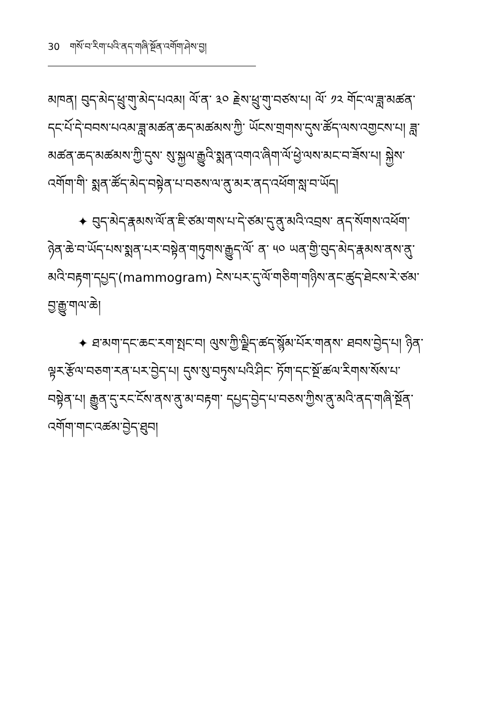30 གསོ་བ་རིག་པའི་ནད་གཞི་སྔོན་འགོག་ཤེས་བྱ།
མཁན། བུད་མེད་ཕྲུ་གུ་མེད་པའམ། ལོ་ན་ ༣༠ རྗེས་ཕྲུ་གུ་བཙས་པ། ལོ་ ༡༢ གོང་ལ་ཟླ་མཚན་དང་པོ་དེ་བབས་པའམ་ཟླ་མཚན་ཆད་མཚམས་ཀྱི་ ཡོངས་གྲགས་དུས་ཚོད་ལས་འགྱངས་པ། ཟླ་མཚན་ཆད་མཚམས་ཀྱི་དུས་ སུ་སྐྱལ་རྒྱུའི་སྨན་འགའ་ཞིག་ལོ་ཕྱེ་ལས་མང་བ་ཟོས་པ། སྐྱེས་འགོག་གི་ སྨན་ཚོད་མེད་བསྟེན་པ་བཅས་ལ་ནུ་མར་ནད་འཕོག་སླ་བ་ཡོད།
✦ བུད་མེད་རྣམས་ལོ་ན་ཇི་ཙམ་གས་པ་དེ་ཙམ་དུ་ནུ་མའི་འབྲས་ ནད་སོགས་འཕོག་ཉེན་ཆེ་བ་ཡོད་པས་སྨན་པར་བསྟེན་གཏུགས་རྒྱུད་ལོ་ ན་ ༥༠ ཡན་གྱི་བུད་མེད་རྣམས་ནས་ནུ་མའི་བརྟག་དཔྱད་(mammogram) ངེས་པར་དུ་ལོ་གཅིག་གཉིས་ནང་ཚུད་ཐེངས་རེ་ཙམ་བྱ་རྒྱུ་གལ་ཆེ།
✦ ཐ་མག་དང་ཆང་རག་སྤང་བ། ལུས་ཀྱི་ལྗིད་ཚད་སྙོམ་པོར་གནས་ ཐབས་བྱེད་པ། ཉིན་ལྟར་རྩོལ་བཅག་རན་པར་བྱེད་པ། དུས་སུ་བཏུས་པའི་ཤིང་ ཏོག་དང་སྔོ་ཚལ་རིགས་སོས་པ་བསྟེན་པ། རྒྱུན་དུ་རང་ངོས་ནས་ནུ་མ་བརྟག་ དཔྱད་བྱེད་པ་བཅས་ཀྱིས་ནུ་མའི་ནད་གཞི་སྔོན་འགོག་གང་འཚམ་བྱེད་ཐུབ།